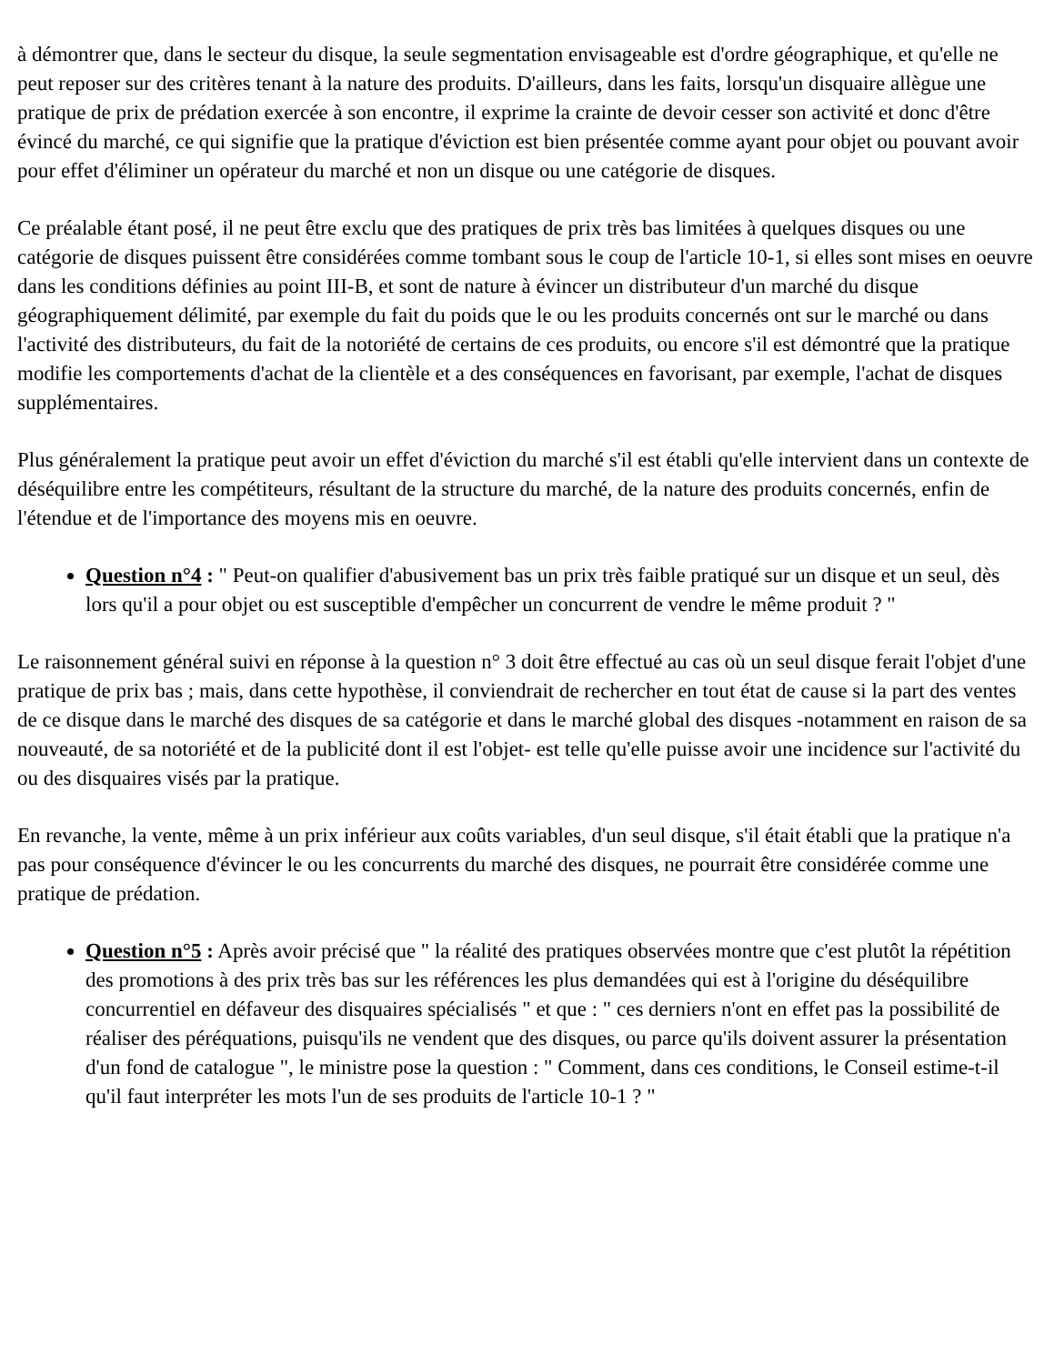à démontrer que, dans le secteur du disque, la seule segmentation envisageable est d'ordre géographique, et qu'elle ne peut reposer sur des critères tenant à la nature des produits. D'ailleurs, dans les faits, lorsqu'un disquaire allègue une pratique de prix de prédation exercée à son encontre, il exprime la crainte de devoir cesser son activité et donc d'être évincé du marché, ce qui signifie que la pratique d'éviction est bien présentée comme ayant pour objet ou pouvant avoir pour effet d'éliminer un opérateur du marché et non un disque ou une catégorie de disques.
Ce préalable étant posé, il ne peut être exclu que des pratiques de prix très bas limitées à quelques disques ou une catégorie de disques puissent être considérées comme tombant sous le coup de l'article 10-1, si elles sont mises en oeuvre dans les conditions définies au point III-B, et sont de nature à évincer un distributeur d'un marché du disque géographiquement délimité, par exemple du fait du poids que le ou les produits concernés ont sur le marché ou dans l'activité des distributeurs, du fait de la notoriété de certains de ces produits, ou encore s'il est démontré que la pratique modifie les comportements d'achat de la clientèle et a des conséquences en favorisant, par exemple, l'achat de disques supplémentaires.
Plus généralement la pratique peut avoir un effet d'éviction du marché s'il est établi qu'elle intervient dans un contexte de déséquilibre entre les compétiteurs, résultant de la structure du marché, de la nature des produits concernés, enfin de l'étendue et de l'importance des moyens mis en oeuvre.
Question n°4 : " Peut-on qualifier d'abusivement bas un prix très faible pratiqué sur un disque et un seul, dès lors qu'il a pour objet ou est susceptible d'empêcher un concurrent de vendre le même produit ? "
Le raisonnement général suivi en réponse à la question n° 3 doit être effectué au cas où un seul disque ferait l'objet d'une pratique de prix bas ; mais, dans cette hypothèse, il conviendrait de rechercher en tout état de cause si la part des ventes de ce disque dans le marché des disques de sa catégorie et dans le marché global des disques -notamment en raison de sa nouveauté, de sa notoriété et de la publicité dont il est l'objet- est telle qu'elle puisse avoir une incidence sur l'activité du ou des disquaires visés par la pratique.
En revanche, la vente, même à un prix inférieur aux coûts variables, d'un seul disque, s'il était établi que la pratique n'a pas pour conséquence d'évincer le ou les concurrents du marché des disques, ne pourrait être considérée comme une pratique de prédation.
Question n°5 : Après avoir précisé que " la réalité des pratiques observées montre que c'est plutôt la répétition des promotions à des prix très bas sur les références les plus demandées qui est à l'origine du déséquilibre concurrentiel en défaveur des disquaires spécialisés " et que : " ces derniers n'ont en effet pas la possibilité de réaliser des péréquations, puisqu'ils ne vendent que des disques, ou parce qu'ils doivent assurer la présentation d'un fond de catalogue ", le ministre pose la question : " Comment, dans ces conditions, le Conseil estime-t-il qu'il faut interpréter les mots l'un de ses produits de l'article 10-1 ? "